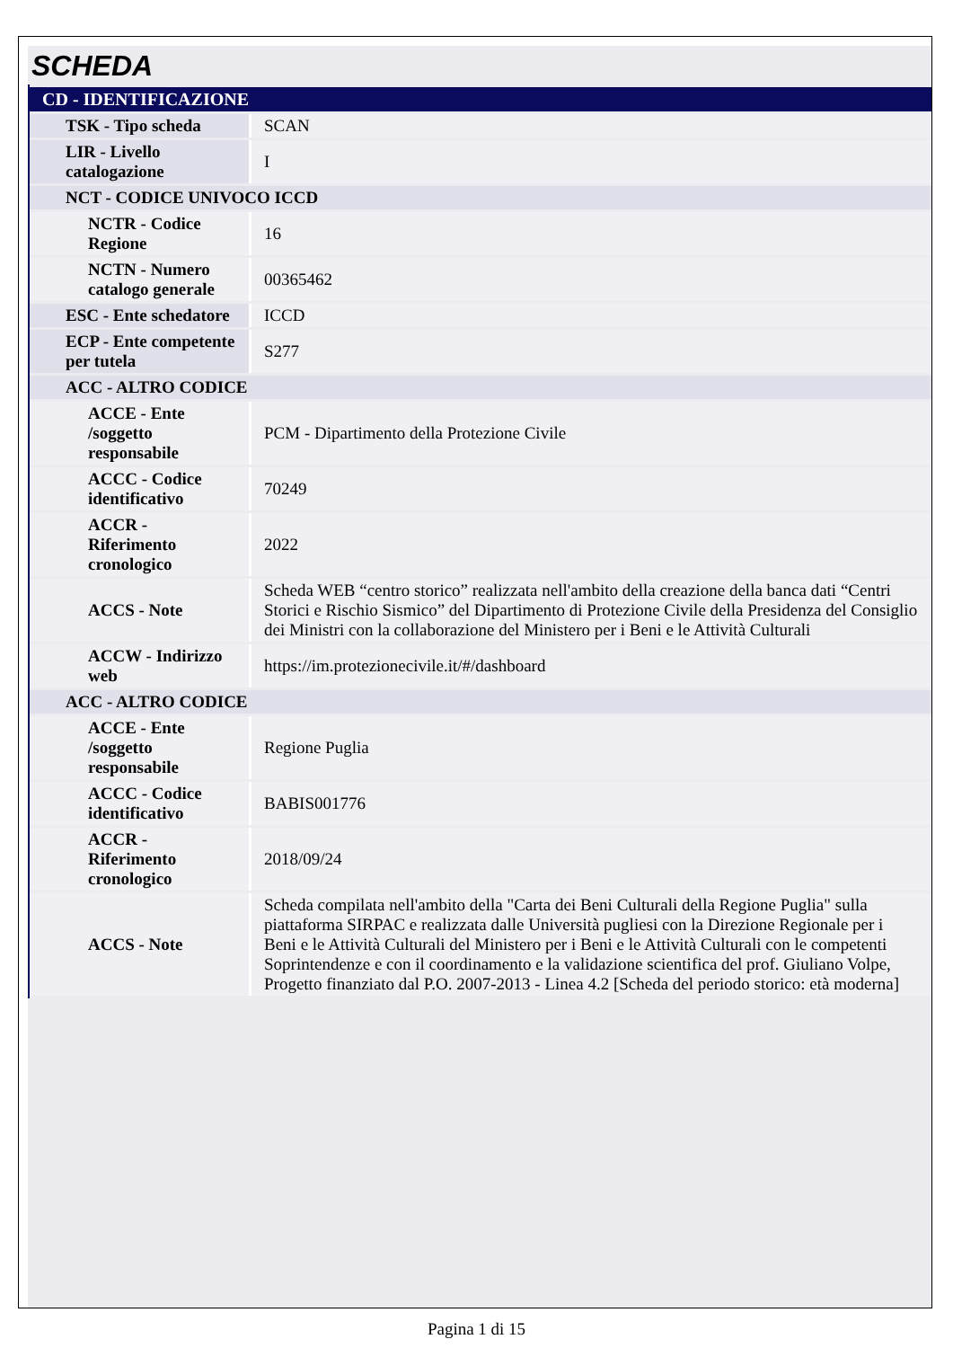SCHEDA
| CD - IDENTIFICAZIONE | |
| TSK - Tipo scheda | SCAN |
| LIR - Livello catalogazione | I |
| NCT - CODICE UNIVOCO ICCD | |
| NCTR - Codice Regione | 16 |
| NCTN - Numero catalogo generale | 00365462 |
| ESC - Ente schedatore | ICCD |
| ECP - Ente competente per tutela | S277 |
| ACC - ALTRO CODICE | |
| ACCE - Ente /soggetto responsabile | PCM - Dipartimento della Protezione Civile |
| ACCC - Codice identificativo | 70249 |
| ACCR - Riferimento cronologico | 2022 |
| ACCS - Note | Scheda WEB “centro storico” realizzata nell'ambito della creazione della banca dati “Centri Storici e Rischio Sismico” del Dipartimento di Protezione Civile della Presidenza del Consiglio dei Ministri con la collaborazione del Ministero per i Beni e le Attività Culturali |
| ACCW - Indirizzo web | https://im.protezionecivile.it/#/dashboard |
| ACC - ALTRO CODICE | |
| ACCE - Ente /soggetto responsabile | Regione Puglia |
| ACCC - Codice identificativo | BABIS001776 |
| ACCR - Riferimento cronologico | 2018/09/24 |
| ACCS - Note | Scheda compilata nell'ambito della "Carta dei Beni Culturali della Regione Puglia" sulla piattaforma SIRPAC e realizzata dalle Università pugliesi con la Direzione Regionale per i Beni e le Attività Culturali del Ministero per i Beni e le Attività Culturali con le competenti Soprintendenze e con il coordinamento e la validazione scientifica del prof. Giuliano Volpe, Progetto finanziato dal P.O. 2007-2013 - Linea 4.2 [Scheda del periodo storico: età moderna] |
Pagina 1 di 15